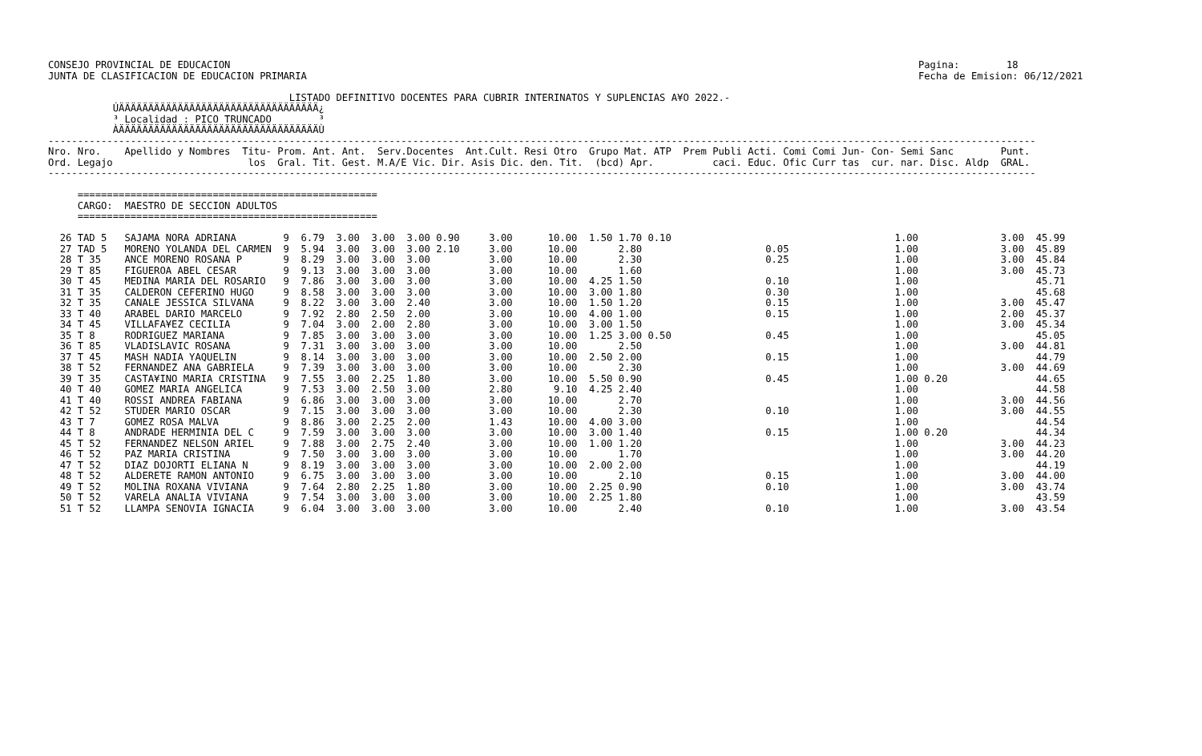CONSEJO PROVINCIAL DE EDUCACION                                                                                                                     Pagina:        18
JUNTA DE CLASIFICACION DE EDUCACION PRIMARIA                                                                                                        Fecha de Emision: 06/12/2021

                                         LISTADO DEFINITIVO DOCENTES PARA CUBRIR INTERINATOS Y SUPLENCIAS A¥O 2022.-
           ÚÄÄÄÄÄÄÄÄÄÄÄÄÄÄÄÄÄÄÄÄÄÄÄÄÄÄÄÄÄÄÄÄÄÄ¿
           ³ Localidad : PICO TRUNCADO        ³
           ÀÄÄÄÄÄÄÄÄÄÄÄÄÄÄÄÄÄÄÄÄÄÄÄÄÄÄÄÄÄÄÄÄÄÄÙ
------------------------------------------------------------------------------------------------------------------------------------------------------------------------
Nro. Nro.    Apellido y Nombres  Titu- Prom. Ant. Ant.  Serv.Docentes  Ant.Cult. Resi Otro  Grupo Mat. ATP  Prem Publi Acti. Comi Comi Jun- Con- Semi Sanc        Punt.
Ord. Legajo                       los  Gral. Tit. Gest. M.A/E Vic. Dir. Asis Dic. den. Tit.  (bcd) Apr.          caci. Educ. Ofic Curr tas  cur. nar. Disc. Aldp  GRAL.
------------------------------------------------------------------------------------------------------------------------------------------------------------------------

     ===================================================
     CARGO:  MAESTRO DE SECCION ADULTOS
     ===================================================

  26 TAD 5   SAJAMA NORA ADRIANA        9  6.79  3.00  3.00  3.00 0.90     3.00      10.00  1.50 1.70 0.10                                      1.00              3.00  45.99
  27 TAD 5   MORENO YOLANDA DEL CARMEN  9  5.94  3.00  3.00  3.00 2.10     3.00      10.00       2.80                     0.05                  1.00              3.00  45.89
  28 T 35    ANCE MORENO ROSANA P       9  8.29  3.00  3.00  3.00          3.00      10.00       2.30                     0.25                  1.00              3.00  45.84
  29 T 85    FIGUEROA ABEL CESAR        9  9.13  3.00  3.00  3.00          3.00      10.00       1.60                                           1.00              3.00  45.73
  30 T 45    MEDINA MARIA DEL ROSARIO   9  7.86  3.00  3.00  3.00          3.00      10.00  4.25 1.50                     0.10                  1.00                    45.71
  31 T 35    CALDERON CEFERINO HUGO     9  8.58  3.00  3.00  3.00          3.00      10.00  3.00 1.80                     0.30                  1.00                    45.68
  32 T 35    CANALE JESSICA SILVANA     9  8.22  3.00  3.00  2.40          3.00      10.00  1.50 1.20                     0.15                  1.00              3.00  45.47
  33 T 40    ARABEL DARIO MARCELO       9  7.92  2.80  2.50  2.00          3.00      10.00  4.00 1.00                     0.15                  1.00              2.00  45.37
  34 T 45    VILLAFA¥EZ CECILIA         9  7.04  3.00  2.00  2.80          3.00      10.00  3.00 1.50                                           1.00              3.00  45.34
  35 T 8     RODRIGUEZ MARIANA          9  7.85  3.00  3.00  3.00          3.00      10.00  1.25 3.00 0.50                0.45                  1.00                    45.05
  36 T 85    VLADISLAVIC ROSANA         9  7.31  3.00  3.00  3.00          3.00      10.00       2.50                                           1.00              3.00  44.81
  37 T 45    MASH NADIA YAQUELIN        9  8.14  3.00  3.00  3.00          3.00      10.00  2.50 2.00                     0.15                  1.00                    44.79
  38 T 52    FERNANDEZ ANA GABRIELA     9  7.39  3.00  3.00  3.00          3.00      10.00       2.30                                           1.00              3.00  44.69
  39 T 35    CASTA¥INO MARIA CRISTINA   9  7.55  3.00  2.25  1.80          3.00      10.00  5.50 0.90                     0.45                  1.00 0.20               44.65
  40 T 40    GOMEZ MARIA ANGELICA       9  7.53  3.00  2.50  3.00          2.80       9.10  4.25 2.40                                           1.00                    44.58
  41 T 40    ROSSI ANDREA FABIANA       9  6.86  3.00  3.00  3.00          3.00      10.00       2.70                                           1.00              3.00  44.56
  42 T 52    STUDER MARIO OSCAR         9  7.15  3.00  3.00  3.00          3.00      10.00       2.30                     0.10                  1.00              3.00  44.55
  43 T 7     GOMEZ ROSA MALVA           9  8.86  3.00  2.25  2.00          1.43      10.00  4.00 3.00                                           1.00                    44.54
  44 T 8     ANDRADE HERMINIA DEL C     9  7.59  3.00  3.00  3.00          3.00      10.00  3.00 1.40                     0.15                  1.00 0.20               44.34
  45 T 52    FERNANDEZ NELSON ARIEL     9  7.88  3.00  2.75  2.40          3.00      10.00  1.00 1.20                                           1.00              3.00  44.23
  46 T 52    PAZ MARIA CRISTINA         9  7.50  3.00  3.00  3.00          3.00      10.00       1.70                                           1.00              3.00  44.20
  47 T 52    DIAZ DOJORTI ELIANA N      9  8.19  3.00  3.00  3.00          3.00      10.00  2.00 2.00                                           1.00                    44.19
  48 T 52    ALDERETE RAMON ANTONIO     9  6.75  3.00  3.00  3.00          3.00      10.00       2.10                     0.15                  1.00              3.00  44.00
  49 T 52    MOLINA ROXANA VIVIANA      9  7.64  2.80  2.25  1.80          3.00      10.00  2.25 0.90                     0.10                  1.00              3.00  43.74
  50 T 52    VARELA ANALIA VIVIANA      9  7.54  3.00  3.00  3.00          3.00      10.00  2.25 1.80                                           1.00                    43.59
  51 T 52    LLAMPA SENOVIA IGNACIA     9  6.04  3.00  3.00  3.00          3.00      10.00       2.40                     0.10                  1.00              3.00  43.54